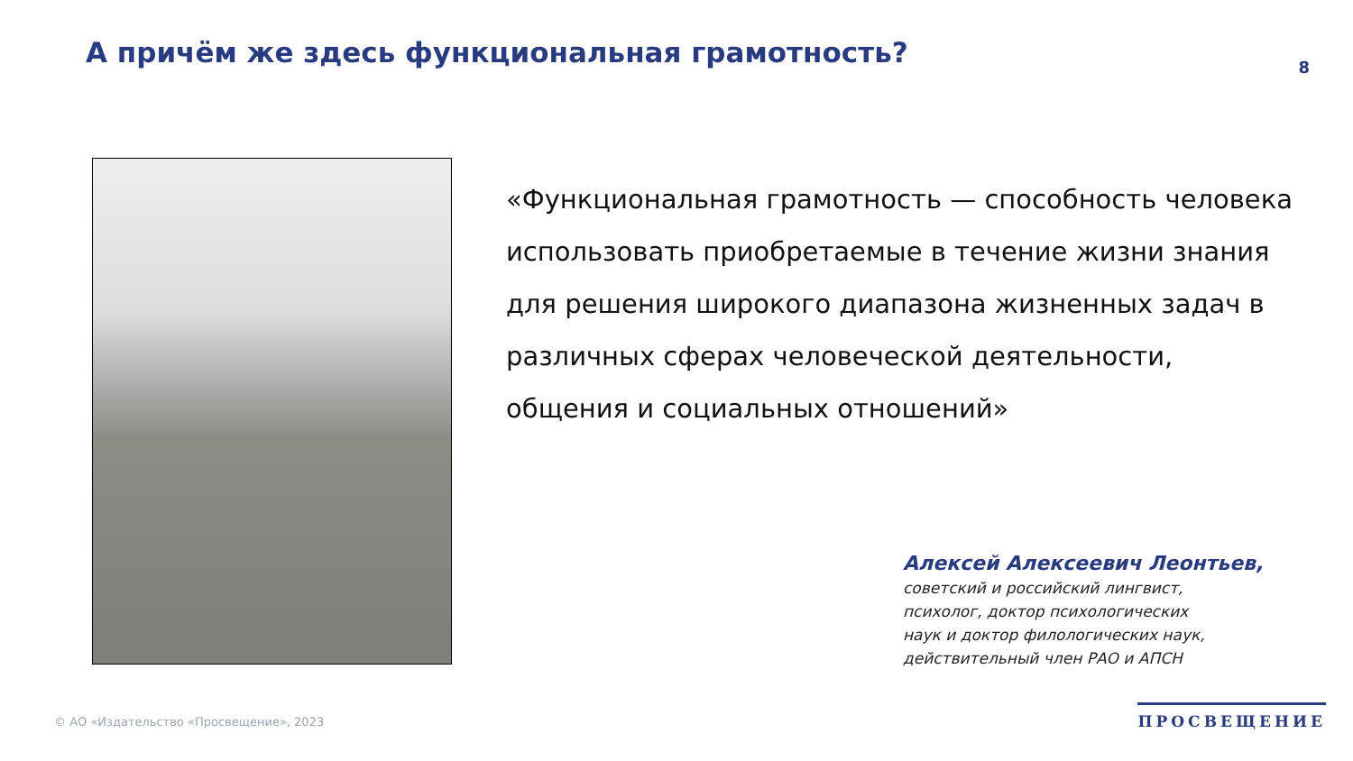А причём же здесь функциональная грамотность?
8
«Функциональная грамотность — способность человека использовать приобретаемые в течение жизни знания для решения широкого диапазона жизненных задач в различных сферах человеческой деятельности, общения и социальных отношений»
Алексей Алексеевич Леонтьев,
советский и российский лингвист,
психолог, доктор психологических
наук и доктор филологических наук,
действительный член РАО и АПСН
© АО «Издательство «Просвещение», 2023
ПРОСВЕЩЕНИЕ